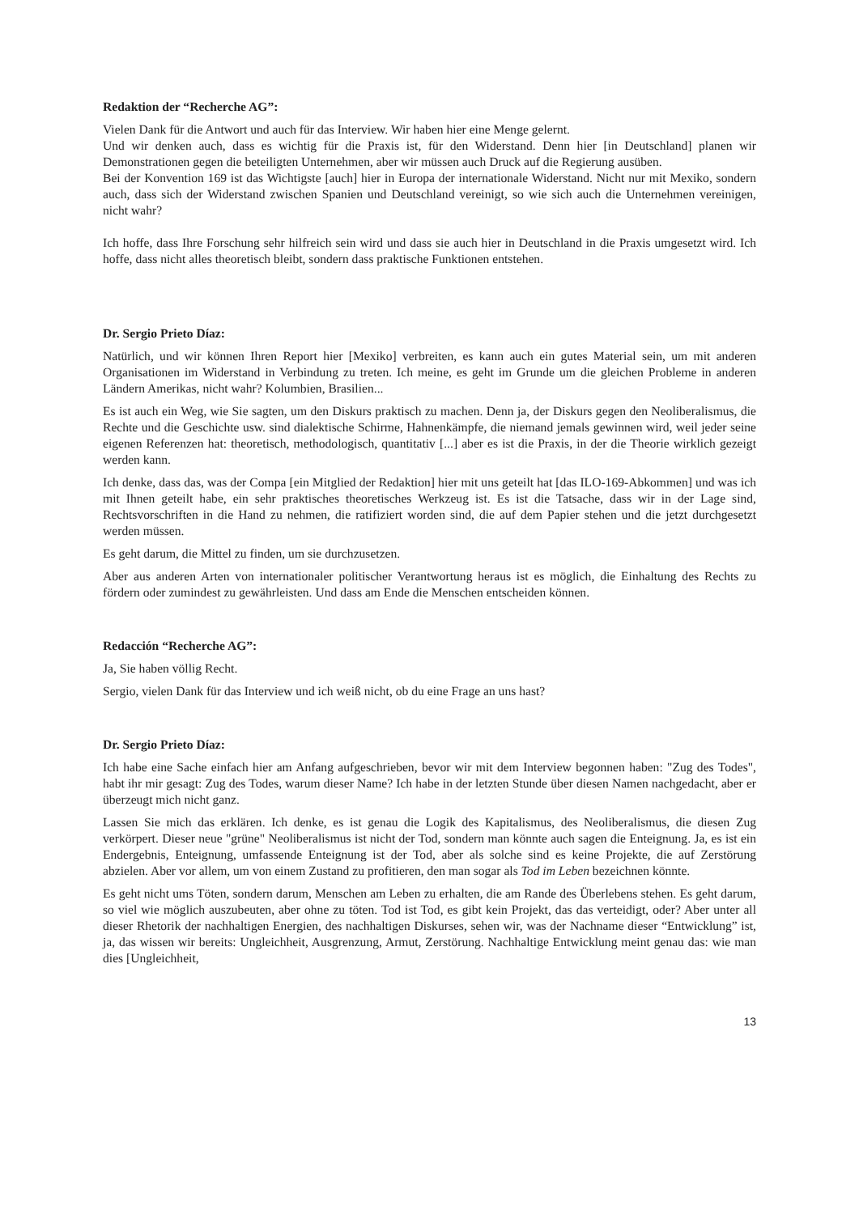Redaktion der “Recherche AG”:
Vielen Dank für die Antwort und auch für das Interview. Wir haben hier eine Menge gelernt.
Und wir denken auch, dass es wichtig für die Praxis ist, für den Widerstand. Denn hier [in Deutschland] planen wir Demonstrationen gegen die beteiligten Unternehmen, aber wir müssen auch Druck auf die Regierung ausüben.
Bei der Konvention 169 ist das Wichtigste [auch] hier in Europa der internationale Widerstand. Nicht nur mit Mexiko, sondern auch, dass sich der Widerstand zwischen Spanien und Deutschland vereinigt, so wie sich auch die Unternehmen vereinigen, nicht wahr?
Ich hoffe, dass Ihre Forschung sehr hilfreich sein wird und dass sie auch hier in Deutschland in die Praxis umgesetzt wird. Ich hoffe, dass nicht alles theoretisch bleibt, sondern dass praktische Funktionen entstehen.
Dr. Sergio Prieto Díaz:
Natürlich, und wir können Ihren Report hier [Mexiko] verbreiten, es kann auch ein gutes Material sein, um mit anderen Organisationen im Widerstand in Verbindung zu treten. Ich meine, es geht im Grunde um die gleichen Probleme in anderen Ländern Amerikas, nicht wahr? Kolumbien, Brasilien...
Es ist auch ein Weg, wie Sie sagten, um den Diskurs praktisch zu machen. Denn ja, der Diskurs gegen den Neoliberalismus, die Rechte und die Geschichte usw. sind dialektische Schirme, Hahnenkämpfe, die niemand jemals gewinnen wird, weil jeder seine eigenen Referenzen hat: theoretisch, methodologisch, quantitativ [...] aber es ist die Praxis, in der die Theorie wirklich gezeigt werden kann.
Ich denke, dass das, was der Compa [ein Mitglied der Redaktion] hier mit uns geteilt hat [das ILO-169-Abkommen] und was ich mit Ihnen geteilt habe, ein sehr praktisches theoretisches Werkzeug ist. Es ist die Tatsache, dass wir in der Lage sind, Rechtsvorschriften in die Hand zu nehmen, die ratifiziert worden sind, die auf dem Papier stehen und die jetzt durchgesetzt werden müssen.
Es geht darum, die Mittel zu finden, um sie durchzusetzen.
Aber aus anderen Arten von internationaler politischer Verantwortung heraus ist es möglich, die Einhaltung des Rechts zu fördern oder zumindest zu gewährleisten. Und dass am Ende die Menschen entscheiden können.
Redacción “Recherche AG”:
Ja, Sie haben völlig Recht.
Sergio, vielen Dank für das Interview und ich weiß nicht, ob du eine Frage an uns hast?
Dr. Sergio Prieto Díaz:
Ich habe eine Sache einfach hier am Anfang aufgeschrieben, bevor wir mit dem Interview begonnen haben: "Zug des Todes", habt ihr mir gesagt: Zug des Todes, warum dieser Name? Ich habe in der letzten Stunde über diesen Namen nachgedacht, aber er überzeugt mich nicht ganz.
Lassen Sie mich das erklären. Ich denke, es ist genau die Logik des Kapitalismus, des Neoliberalismus, die diesen Zug verkörpert. Dieser neue "grüne" Neoliberalismus ist nicht der Tod, sondern man könnte auch sagen die Enteignung. Ja, es ist ein Endergebnis, Enteignung, umfassende Enteignung ist der Tod, aber als solche sind es keine Projekte, die auf Zerstörung abzielen. Aber vor allem, um von einem Zustand zu profitieren, den man sogar als Tod im Leben bezeichnen könnte.
Es geht nicht ums Töten, sondern darum, Menschen am Leben zu erhalten, die am Rande des Überlebens stehen. Es geht darum, so viel wie möglich auszubeuten, aber ohne zu töten. Tod ist Tod, es gibt kein Projekt, das das verteidigt, oder? Aber unter all dieser Rhetorik der nachhaltigen Energien, des nachhaltigen Diskurses, sehen wir, was der Nachname dieser “Entwicklung” ist, ja, das wissen wir bereits: Ungleichheit, Ausgrenzung, Armut, Zerstörung. Nachhaltige Entwicklung meint genau das: wie man dies [Ungleichheit,
13